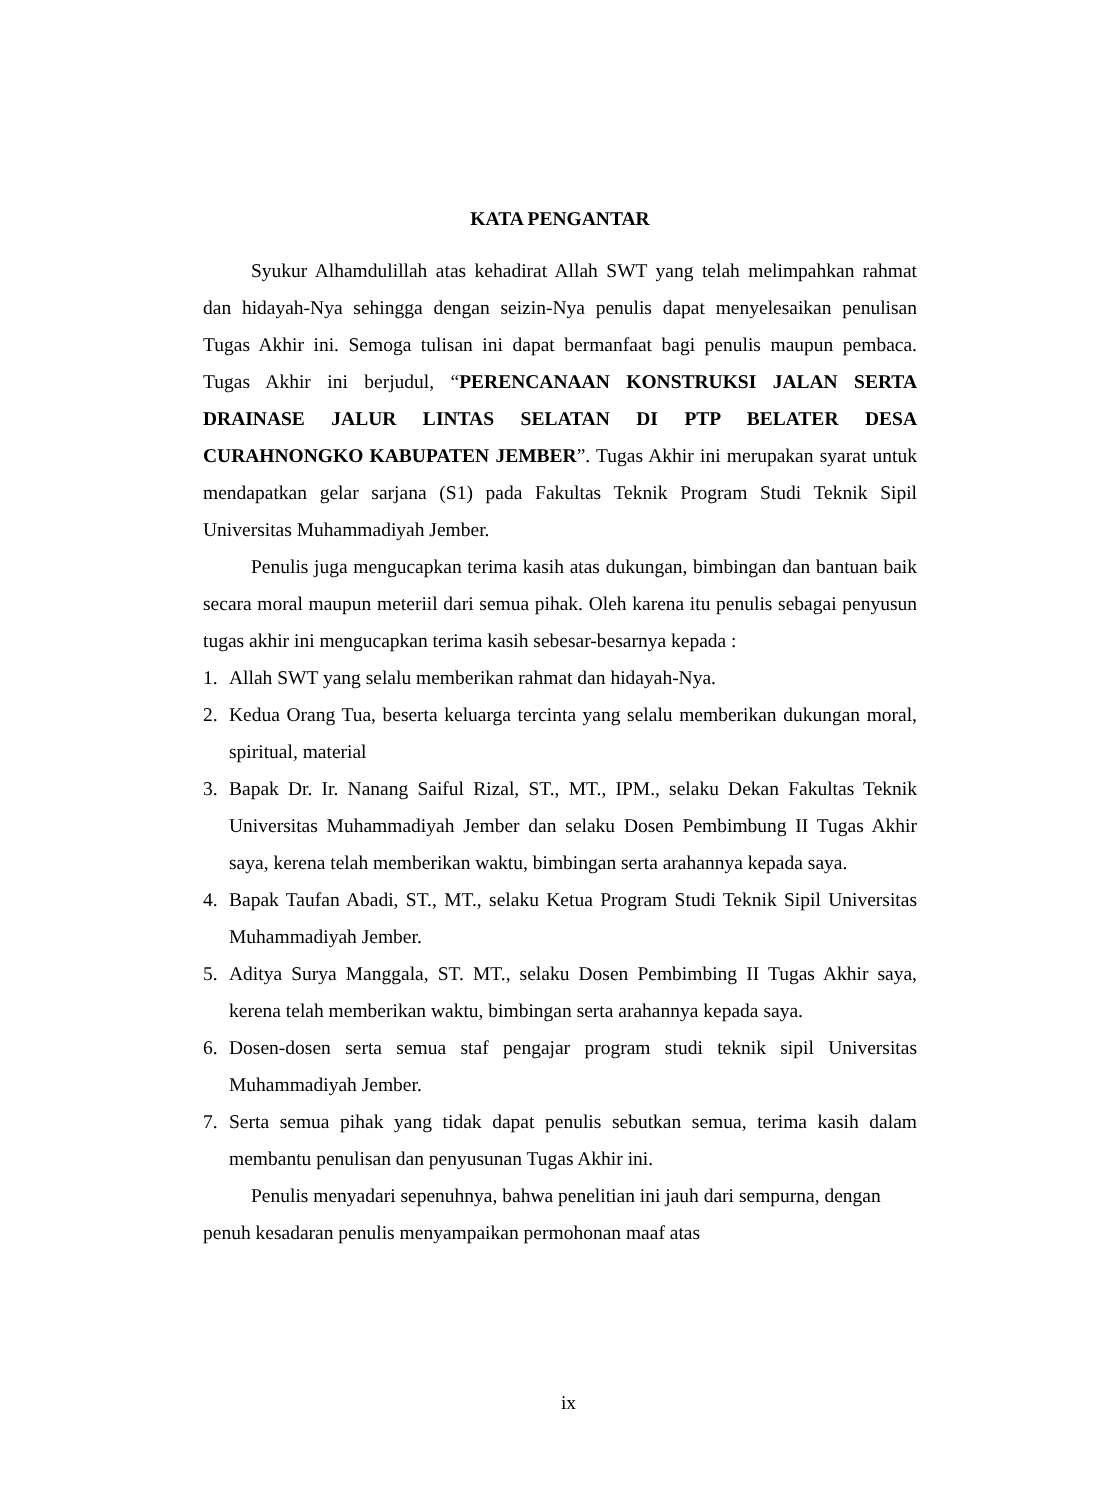KATA PENGANTAR
Syukur Alhamdulillah atas kehadirat Allah SWT yang telah melimpahkan rahmat dan hidayah-Nya sehingga dengan seizin-Nya penulis dapat menyelesaikan penulisan Tugas Akhir ini. Semoga tulisan ini dapat bermanfaat bagi penulis maupun pembaca. Tugas Akhir ini berjudul, “PERENCANAAN KONSTRUKSI JALAN SERTA DRAINASE JALUR LINTAS SELATAN DI PTP BELATER DESA CURAHNONGKO KABUPATEN JEMBER”. Tugas Akhir ini merupakan syarat untuk mendapatkan gelar sarjana (S1) pada Fakultas Teknik Program Studi Teknik Sipil Universitas Muhammadiyah Jember.
Penulis juga mengucapkan terima kasih atas dukungan, bimbingan dan bantuan baik secara moral maupun meteriil dari semua pihak. Oleh karena itu penulis sebagai penyusun tugas akhir ini mengucapkan terima kasih sebesar-besarnya kepada :
1. Allah SWT yang selalu memberikan rahmat dan hidayah-Nya.
2. Kedua Orang Tua, beserta keluarga tercinta yang selalu memberikan dukungan moral, spiritual, material
3. Bapak Dr. Ir. Nanang Saiful Rizal, ST., MT., IPM., selaku Dekan Fakultas Teknik Universitas Muhammadiyah Jember dan selaku Dosen Pembimbung II Tugas Akhir saya, kerena telah memberikan waktu, bimbingan serta arahannya kepada saya.
4. Bapak Taufan Abadi, ST., MT., selaku Ketua Program Studi Teknik Sipil Universitas Muhammadiyah Jember.
5. Aditya Surya Manggala, ST. MT., selaku Dosen Pembimbing II Tugas Akhir saya, kerena telah memberikan waktu, bimbingan serta arahannya kepada saya.
6. Dosen-dosen serta semua staf pengajar program studi teknik sipil Universitas Muhammadiyah Jember.
7. Serta semua pihak yang tidak dapat penulis sebutkan semua, terima kasih dalam membantu penulisan dan penyusunan Tugas Akhir ini.
Penulis menyadari sepenuhnya, bahwa penelitian ini jauh dari sempurna, dengan penuh kesadaran penulis menyampaikan permohonan maaf atas
ix